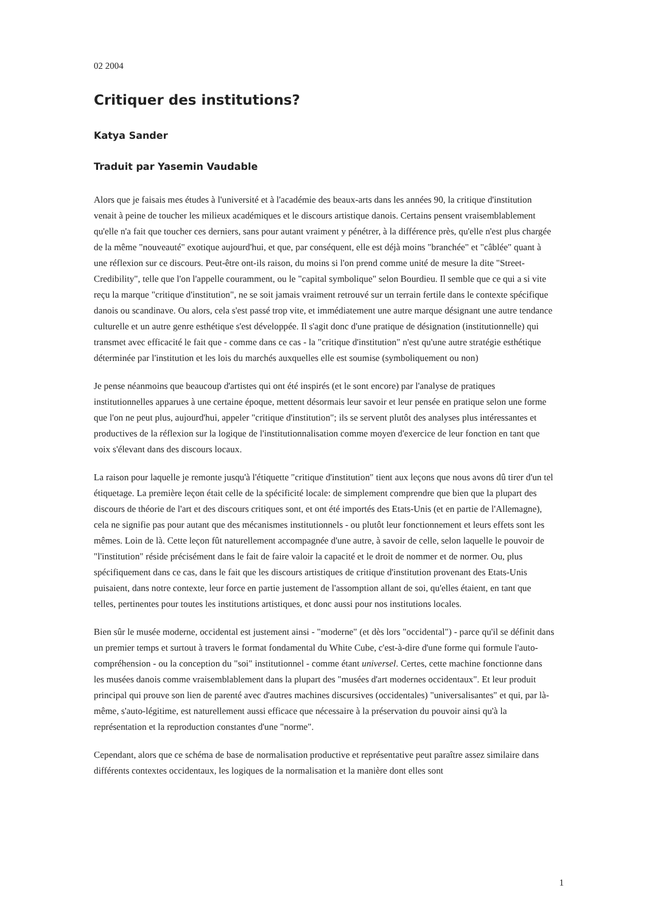02 2004
Critiquer des institutions?
Katya Sander
Traduit par Yasemin Vaudable
Alors que je faisais mes études à l'université et à l'académie des beaux-arts dans les années 90, la critique d'institution venait à peine de toucher les milieux académiques et le discours artistique danois. Certains pensent vraisemblablement qu'elle n'a fait que toucher ces derniers, sans pour autant vraiment y pénétrer, à la différence près, qu'elle n'est plus chargée de la même "nouveauté" exotique aujourd'hui, et que, par conséquent, elle est déjà moins "branchée" et "câblée" quant à une réflexion sur ce discours. Peut-être ont-ils raison, du moins si l'on prend comme unité de mesure la dite "Street-Credibility", telle que l'on l'appelle couramment, ou le "capital symbolique" selon Bourdieu. Il semble que ce qui a si vite reçu la marque "critique d'institution", ne se soit jamais vraiment retrouvé sur un terrain fertile dans le contexte spécifique danois ou scandinave. Ou alors, cela s'est passé trop vite, et immédiatement une autre marque désignant une autre tendance culturelle et un autre genre esthétique s'est développée. Il s'agit donc d'une pratique de désignation (institutionnelle) qui transmet avec efficacité le fait que - comme dans ce cas - la "critique d'institution" n'est qu'une autre stratégie esthétique déterminée par l'institution et les lois du marchés auxquelles elle est soumise (symboliquement ou non)
Je pense néanmoins que beaucoup d'artistes qui ont été inspirés (et le sont encore) par l'analyse de pratiques institutionnelles apparues à une certaine époque, mettent désormais leur savoir et leur pensée en pratique selon une forme que l'on ne peut plus, aujourd'hui, appeler "critique d'institution"; ils se servent plutôt des analyses plus intéressantes et productives de la réflexion sur la logique de l'institutionnalisation comme moyen d'exercice de leur fonction en tant que voix s'élevant dans des discours locaux.
La raison pour laquelle je remonte jusqu'à l'étiquette "critique d'institution" tient aux leçons que nous avons dû tirer d'un tel étiquetage. La première leçon était celle de la spécificité locale: de simplement comprendre que bien que la plupart des discours de théorie de l'art et des discours critiques sont, et ont été importés des Etats-Unis (et en partie de l'Allemagne), cela ne signifie pas pour autant que des mécanismes institutionnels - ou plutôt leur fonctionnement et leurs effets sont les mêmes. Loin de là. Cette leçon fût naturellement accompagnée d'une autre, à savoir de celle, selon laquelle le pouvoir de "l'institution" réside précisément dans le fait de faire valoir la capacité et le droit de nommer et de normer. Ou, plus spécifiquement dans ce cas, dans le fait que les discours artistiques de critique d'institution provenant des Etats-Unis puisaient, dans notre contexte, leur force en partie justement de l'assomption allant de soi, qu'elles étaient, en tant que telles, pertinentes pour toutes les institutions artistiques, et donc aussi pour nos institutions locales.
Bien sûr le musée moderne, occidental est justement ainsi - "moderne" (et dès lors "occidental") - parce qu'il se définit dans un premier temps et surtout à travers le format fondamental du White Cube, c'est-à-dire d'une forme qui formule l'auto-compréhension - ou la conception du "soi" institutionnel - comme étant universel. Certes, cette machine fonctionne dans les musées danois comme vraisemblablement dans la plupart des "musées d'art modernes occidentaux". Et leur produit principal qui prouve son lien de parenté avec d'autres machines discursives (occidentales) "universalisantes" et qui, par là-même, s'auto-légitime, est naturellement aussi efficace que nécessaire à la préservation du pouvoir ainsi qu'à la représentation et la reproduction constantes d'une "norme".
Cependant, alors que ce schéma de base de normalisation productive et représentative peut paraître assez similaire dans différents contextes occidentaux, les logiques de la normalisation et la manière dont elles sont
1